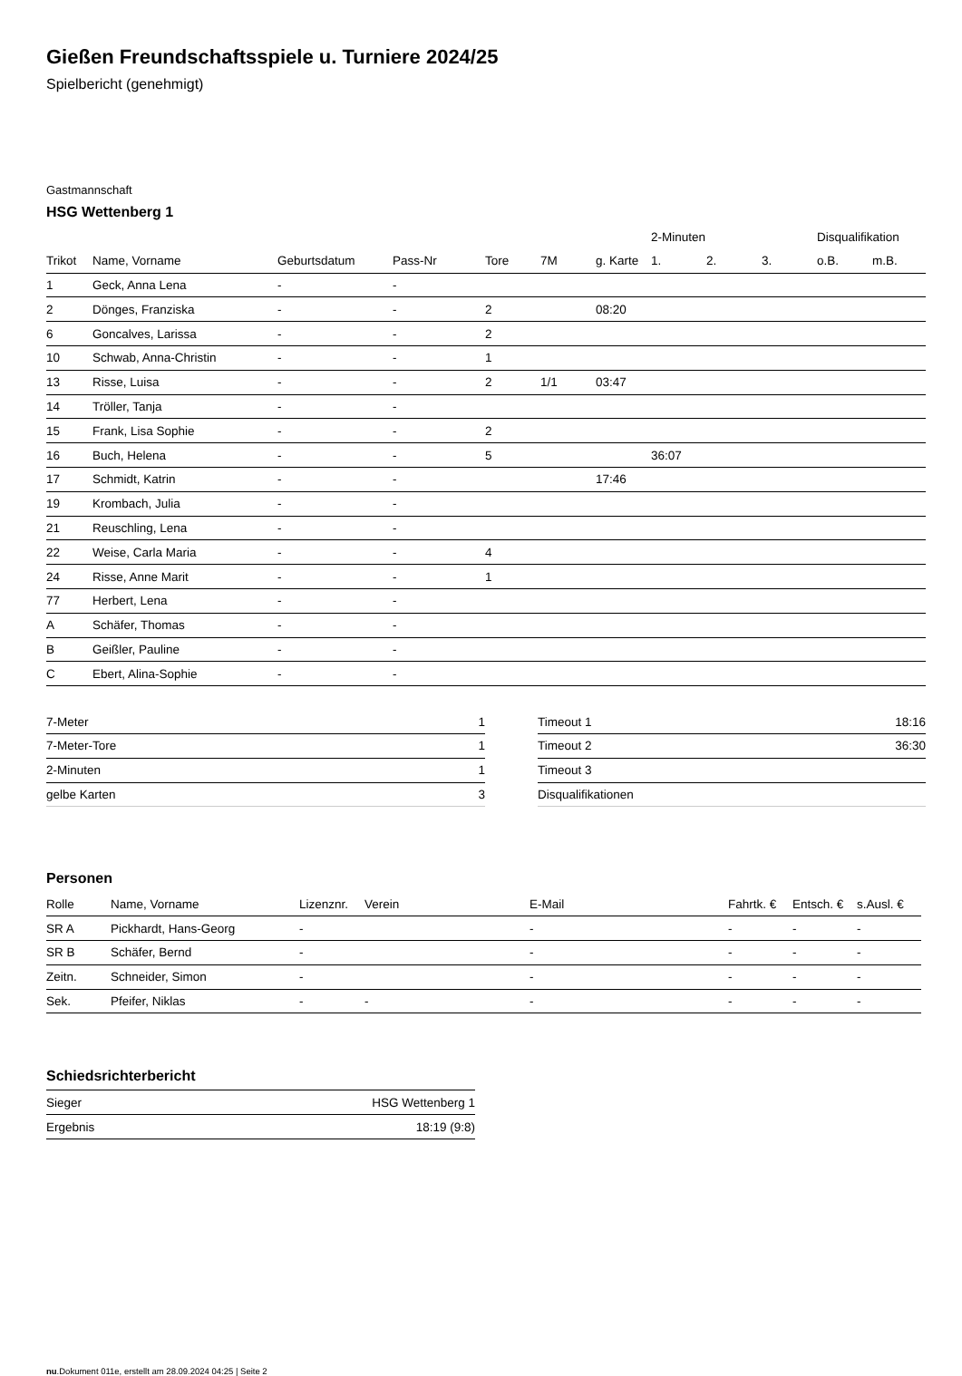Gießen Freundschaftsspiele u. Turniere 2024/25
Spielbericht (genehmigt)
Gastmannschaft
HSG Wettenberg 1
| | | | | | | | 2-Minuten | | | Disqualifikation | |
| --- | --- | --- | --- | --- | --- | --- | --- | --- | --- | --- | --- |
| Trikot | Name, Vorname | Geburtsdatum | Pass-Nr | Tore | 7M | g. Karte | 1. | 2. | 3. | o.B. | m.B. |
| 1 | Geck, Anna Lena | - | - | | | | | | | | |
| 2 | Dönges, Franziska | - | - | 2 | | 08:20 | | | | | |
| 6 | Goncalves, Larissa | - | - | 2 | | | | | | | |
| 10 | Schwab, Anna-Christin | - | - | 1 | | | | | | | |
| 13 | Risse, Luisa | - | - | 2 | 1/1 | 03:47 | | | | | |
| 14 | Tröller, Tanja | - | - | | | | | | | | |
| 15 | Frank, Lisa Sophie | - | - | 2 | | | | | | | |
| 16 | Buch, Helena | - | - | 5 | | | 36:07 | | | | |
| 17 | Schmidt, Katrin | - | - | | | 17:46 | | | | | |
| 19 | Krombach, Julia | - | - | | | | | | | | |
| 21 | Reuschling, Lena | - | - | | | | | | | | |
| 22 | Weise, Carla Maria | - | - | 4 | | | | | | | |
| 24 | Risse, Anne Marit | - | - | 1 | | | | | | | |
| 77 | Herbert, Lena | - | - | | | | | | | | |
| A | Schäfer, Thomas | - | - | | | | | | | | |
| B | Geißler, Pauline | - | - | | | | | | | | |
| C | Ebert, Alina-Sophie | - | - | | | | | | | | |
| 7-Meter | 1 |
| 7-Meter-Tore | 1 |
| 2-Minuten | 1 |
| gelbe Karten | 3 |
| Timeout 1 | 18:16 |
| Timeout 2 | 36:30 |
| Timeout 3 | |
| Disqualifikationen | |
Personen
| Rolle | Name, Vorname | Lizenznr. | Verein | E-Mail | Fahrtk. € | Entsch. € | s.Ausl. € |
| --- | --- | --- | --- | --- | --- | --- | --- |
| SR A | Pickhardt, Hans-Georg | - | | - | - | - | - |
| SR B | Schäfer, Bernd | - | | - | - | - | - |
| Zeitn. | Schneider, Simon | - | | - | - | - | - |
| Sek. | Pfeifer, Niklas | - | - | - | - | - | - |
Schiedsrichterbericht
| Sieger | HSG Wettenberg 1 |
| Ergebnis | 18:19 (9:8) |
nu.Dokument 011e, erstellt am 28.09.2024 04:25 | Seite 2